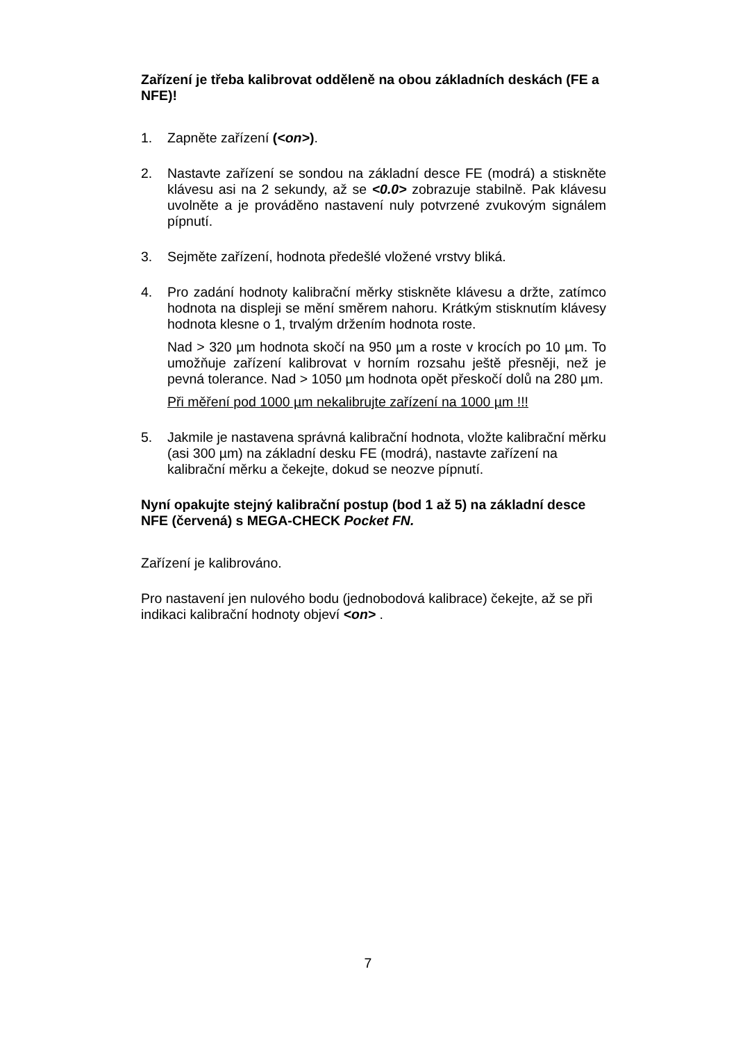Zařízení je třeba kalibrovat odděleně na obou základních deskách (FE a NFE)!
1. Zapněte zařízení (<on>).
2. Nastavte zařízení se sondou na základní desce FE (modrá) a stiskněte klávesu asi na 2 sekundy, až se <0.0> zobrazuje stabilně. Pak klávesu uvolněte a je prováděno nastavení nuly potvrzené zvukovým signálem pípnutí.
3. Sejměte zařízení, hodnota předešlé vložené vrstvy bliká.
4. Pro zadání hodnoty kalibrační měrky stiskněte klávesu a držte, zatímco hodnota na displeji se mění směrem nahoru. Krátkým stisknutím klávesy hodnota klesne o 1, trvalým držením hodnota roste.
Nad > 320 µm hodnota skočí na 950 µm a roste v krocích po 10 µm. To umožňuje zařízení kalibrovat v horním rozsahu ještě přesněji, než je pevná tolerance. Nad > 1050 µm hodnota opět přeskočí dolů na 280 µm.
Při měření pod 1000 µm nekalibrujte zařízení na 1000 µm !!!
5. Jakmile je nastavena správná kalibrační hodnota, vložte kalibrační měrku (asi 300 µm) na základní desku FE (modrá), nastavte zařízení na kalibrační měrku a čekejte, dokud se neozve pípnutí.
Nyní opakujte stejný kalibrační postup (bod 1 až 5) na základní desce NFE (červená) s MEGA-CHECK Pocket FN.
Zařízení je kalibrováno.
Pro nastavení jen nulového bodu (jednobodová kalibrace) čekejte, až se při indikaci kalibrační hodnoty objeví <on> .
7